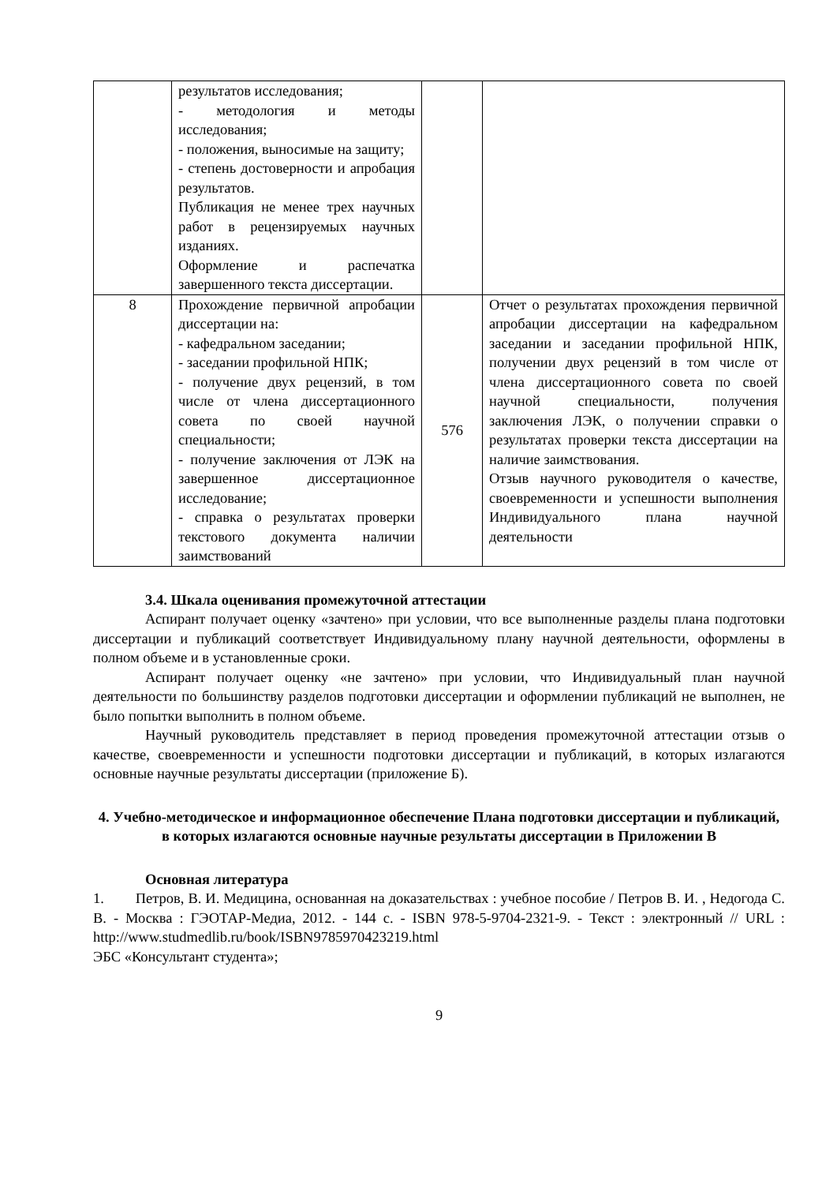| | результатов исследования; - методология и методы исследования; - положения, выносимые на защиту; - степень достоверности и апробация результатов. Публикация не менее трех научных работ в рецензируемых научных изданиях. Оформление и распечатка завершенного текста диссертации. | | |
| 8 | Прохождение первичной апробации диссертации на: - кафедральном заседании; - заседании профильной НПК; - получение двух рецензий, в том числе от члена диссертационного совета по своей научной специальности; - получение заключения от ЛЭК на завершенное диссертационное исследование; - справка о результатах проверки текстового документа наличии заимствований | 576 | Отчет о результатах прохождения первичной апробации диссертации на кафедральном заседании и заседании профильной НПК, получении двух рецензий в том числе от члена диссертационного совета по своей научной специальности, получения заключения ЛЭК, о получении справки о результатах проверки текста диссертации на наличие заимствования. Отзыв научного руководителя о качестве, своевременности и успешности выполнения Индивидуального плана научной деятельности |
3.4. Шкала оценивания промежуточной аттестации
Аспирант получает оценку «зачтено» при условии, что все выполненные разделы плана подготовки диссертации и публикаций соответствует Индивидуальному плану научной деятельности, оформлены в полном объеме и в установленные сроки.
Аспирант получает оценку «не зачтено» при условии, что Индивидуальный план научной деятельности по большинству разделов подготовки диссертации и оформлении публикаций не выполнен, не было попытки выполнить в полном объеме.
Научный руководитель представляет в период проведения промежуточной аттестации отзыв о качестве, своевременности и успешности подготовки диссертации и публикаций, в которых излагаются основные научные результаты диссертации (приложение Б).
4. Учебно-методическое и информационное обеспечение Плана подготовки диссертации и публикаций, в которых излагаются основные научные результаты диссертации в Приложении В
Основная литература
1. Петров, В. И. Медицина, основанная на доказательствах : учебное пособие / Петров В. И. , Недогода С. В. - Москва : ГЭОТАР-Медиа, 2012. - 144 с. - ISBN 978-5-9704-2321-9. - Текст : электронный // URL : http://www.studmedlib.ru/book/ISBN9785970423219.html
ЭБС «Консультант студента»;
9